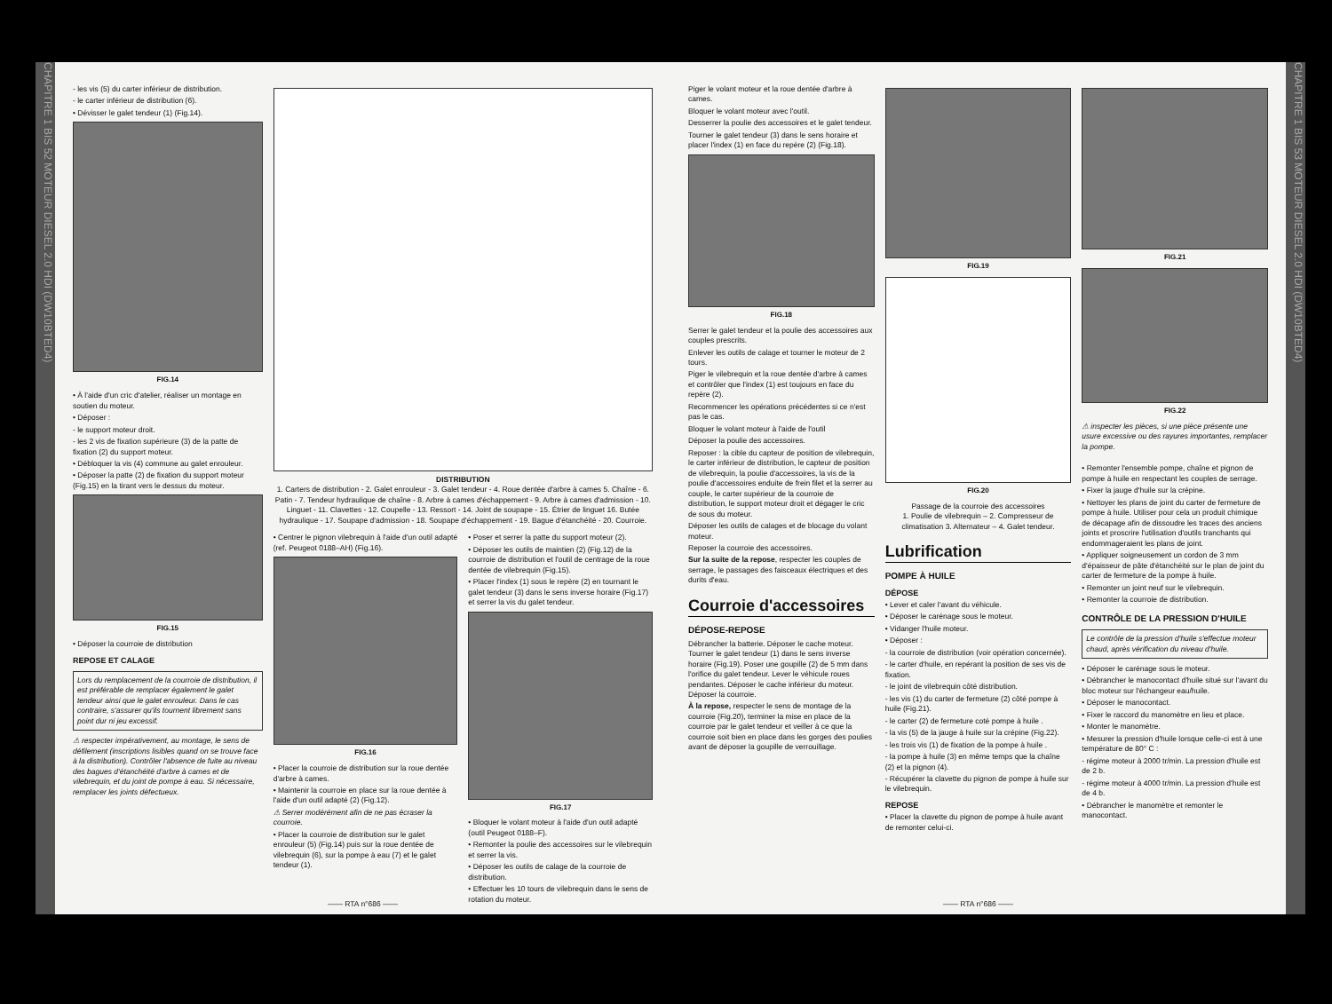CHAPITRE 1 BIS 52 MOTEUR DIESEL 2.0 HDI (DW10BTED4)
- les vis (5) du carter inférieur de distribution.
- le carter inférieur de distribution (6).
• Dévisser le galet tendeur (1) (Fig.14).
FIG.14
• À l'aide d'un cric d'atelier, réaliser un montage en soutien du moteur.
• Déposer :
- le support moteur droit.
- les 2 vis de fixation supérieure (3) de la patte de fixation (2) du support moteur.
• Débloquer la vis (4) commune au galet enrouleur.
• Déposer la patte (2) de fixation du support moteur (Fig.15) en la tirant vers le dessus du moteur.
FIG.15
• Déposer la courroie de distribution
REPOSE ET CALAGE
Lors du remplacement de la courroie de distribution, il est préférable de remplacer également le galet tendeur ainsi que le galet enrouleur. Dans le cas contraire, s'assurer qu'ils tournent librement sans point dur ni jeu excessif.
⚠ respecter impérativement, au montage, le sens de défilement (inscriptions lisibles quand on se trouve face à la distribution). Contrôler l'absence de fuite au niveau des bagues d'étanchéité d'arbre à cames et de vilebrequin, et du joint de pompe à eau. Si nécessaire, remplacer les joints défectueux.
DISTRIBUTION
1. Carters de distribution - 2. Galet enrouleur - 3. Galet tendeur - 4. Roue dentée d'arbre à cames 5. Chaîne - 6. Patin - 7. Tendeur hydraulique de chaîne - 8. Arbre à cames d'échappement - 9. Arbre à cames d'admission - 10. Linguet - 11. Clavettes - 12. Coupelle - 13. Ressort - 14. Joint de soupape - 15. Étrier de linguet 16. Butée hydraulique - 17. Soupape d'admission - 18. Soupape d'échappement - 19. Bague d'étanchéité - 20. Courroie.
• Centrer le pignon vilebrequin à l'aide d'un outil adapté (ref. Peugeot 0188–AH) (Fig.16).
FIG.16
• Placer la courroie de distribution sur la roue dentée d'arbre à cames.
• Maintenir la courroie en place sur la roue dentée à l'aide d'un outil adapté (2) (Fig.12).
⚠ Serrer modérément afin de ne pas écraser la courroie.
• Placer la courroie de distribution sur le galet enrouleur (5) (Fig.14) puis sur la roue dentée de vilebrequin (6), sur la pompe à eau (7) et le galet tendeur (1).
• Poser et serrer la patte du support moteur (2).
• Déposer les outils de maintien (2) (Fig.12) de la courroie de distribution et l'outil de centrage de la roue dentée de vilebrequin (Fig.15).
• Placer l'index (1) sous le repère (2) en tournant le galet tendeur (3) dans le sens inverse horaire (Fig.17) et serrer la vis du galet tendeur.
FIG.17
• Bloquer le volant moteur à l'aide d'un outil adapté (outil Peugeot 0188–F).
• Remonter la poulie des accessoires sur le vilebrequin et serrer la vis.
• Déposer les outils de calage de la courroie de distribution.
• Effectuer les 10 tours de vilebrequin dans le sens de rotation du moteur.
—— RTA n°686 ——
Piger le volant moteur et la roue dentée d'arbre à cames.
Bloquer le volant moteur avec l'outil.
Desserrer la poulie des accessoires et le galet tendeur.
Tourner le galet tendeur (3) dans le sens horaire et placer l'index (1) en face du repère (2) (Fig.18).
FIG.18
Serrer le galet tendeur et la poulie des accessoires aux couples prescrits.
Enlever les outils de calage et tourner le moteur de 2 tours.
Piger le vilebrequin et la roue dentée d'arbre à cames et contrôler que l'index (1) est toujours en face du repère (2).
Recommencer les opérations précédentes si ce n'est pas le cas.
Bloquer le volant moteur à l'aide de l'outil
Déposer la poulie des accessoires.
Reposer : la cible du capteur de position de vilebrequin, le carter inférieur de distribution, le capteur de position de vilebrequin, la poulie d'accessoires, la vis de la poulie d'accessoires enduite de frein filet et la serrer au couple, le carter supérieur de la courroie de distribution, le support moteur droit et dégager le cric de sous du moteur.
Déposer les outils de calages et de blocage du volant moteur.
Reposer la courroie des accessoires.
Sur la suite de la repose, respecter les couples de serrage, le passages des faisceaux électriques et des durits d'eau.
Courroie d'accessoires
DÉPOSE-REPOSE
Débrancher la batterie. Déposer le cache moteur. Tourner le galet tendeur (1) dans le sens inverse horaire (Fig.19). Poser une goupille (2) de 5 mm dans l'orifice du galet tendeur. Lever le véhicule roues pendantes. Déposer le cache inférieur du moteur. Déposer la courroie.
À la repose, respecter le sens de montage de la courroie (Fig.20), terminer la mise en place de la courroie par le galet tendeur et veiller à ce que la courroie soit bien en place dans les gorges des poulies avant de déposer la goupille de verrouillage.
FIG.19
FIG.20
Passage de la courroie des accessoires
1. Poulie de vilebrequin – 2. Compresseur de climatisation 3. Alternateur – 4. Galet tendeur.
Lubrification
POMPE À HUILE
DÉPOSE
• Lever et caler l'avant du véhicule.
• Déposer le carénage sous le moteur.
• Vidanger l'huile moteur.
• Déposer :
- la courroie de distribution (voir opération concernée).
- le carter d'huile, en repérant la position de ses vis de fixation.
- le joint de vilebrequin côté distribution.
- les vis (1) du carter de fermeture (2) côté pompe à huile (Fig.21).
- le carter (2) de fermeture coté pompe à huile .
- la vis (5) de la jauge à huile sur la crépine (Fig.22).
- les trois vis (1) de fixation de la pompe à huile .
- la pompe à huile (3) en même temps que la chaîne (2) et la pignon (4).
- Récupérer la clavette du pignon de pompe à huile sur le vilebrequin.
REPOSE
• Placer la clavette du pignon de pompe à huile avant de remonter celui-ci.
FIG.21
FIG.22
⚠ inspecter les pièces, si une pièce présente une usure excessive ou des rayures importantes, remplacer la pompe.
• Remonter l'ensemble pompe, chaîne et pignon de pompe à huile en respectant les couples de serrage.
• Fixer la jauge d'huile sur la crépine.
• Nettoyer les plans de joint du carter de fermeture de pompe à huile. Utiliser pour cela un produit chimique de décapage afin de dissoudre les traces des anciens joints et proscrire l'utilisation d'outils tranchants qui endommageraient les plans de joint.
• Appliquer soigneusement un cordon de 3 mm d'épaisseur de pâte d'étanchéité sur le plan de joint du carter de fermeture de la pompe à huile.
• Remonter un joint neuf sur le vilebrequin.
• Remonter la courroie de distribution.
CONTRÔLE DE LA PRESSION D'HUILE
Le contrôle de la pression d'huile s'effectue moteur chaud, après vérification du niveau d'huile.
• Déposer le carénage sous le moteur.
• Débrancher le manocontact d'huile situé sur l'avant du bloc moteur sur l'échangeur eau/huile.
• Déposer le manocontact.
• Fixer le raccord du manomètre en lieu et place.
• Monter le manomètre.
• Mesurer la pression d'huile lorsque celle-ci est à une température de 80° C :
- régime moteur à 2000 tr/min. La pression d'huile est de 2 b.
- régime moteur à 4000 tr/min. La pression d'huile est de 4 b.
• Débrancher le manomètre et remonter le manocontact.
—— RTA n°686 ——
CHAPITRE 1 BIS 53 MOTEUR DIESEL 2.0 HDI (DW10BTED4)